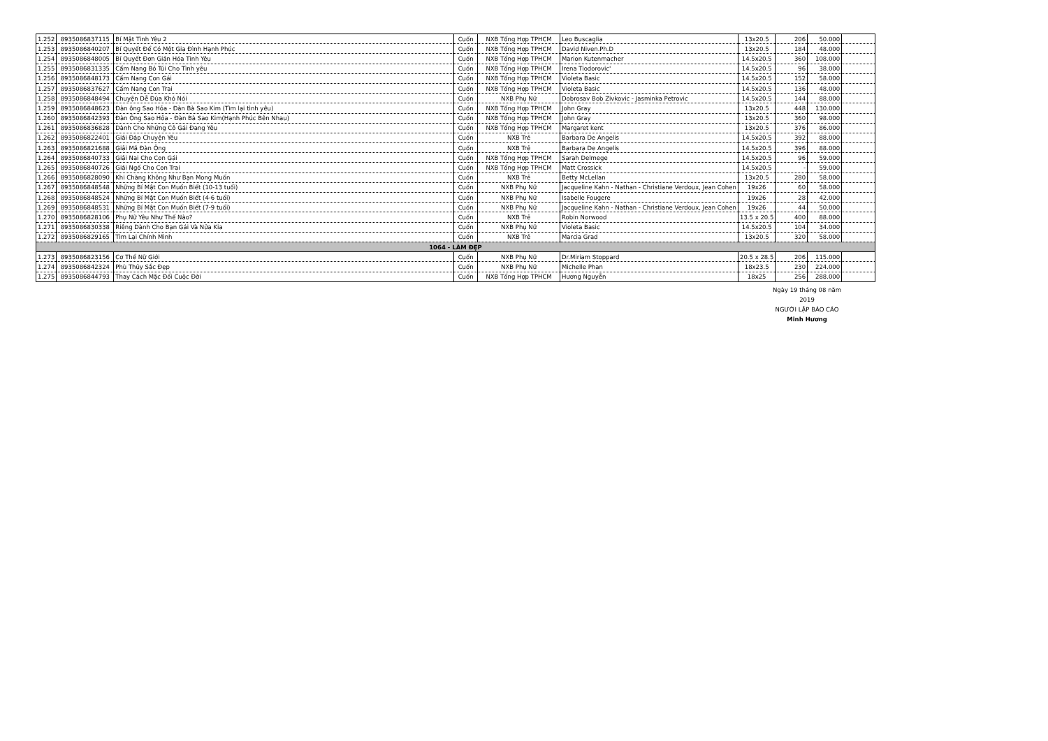| 1.252 | 8935086837115 | Bí Mật Tình Yêu 2 | Cuốn | NXB Tổng Hợp TPHCM | Leo Buscaglia | 13x20.5 | 206 | 50.000 | |
| 1.253 | 8935086840207 | Bí Quyết Để Có Một Gia Đình Hạnh Phúc | Cuốn | NXB Tổng Hợp TPHCM | David Niven.Ph.D | 13x20.5 | 184 | 48.000 | |
| 1.254 | 8935086848005 | Bí Quyết Đơn Giản Hóa Tình Yêu | Cuốn | NXB Tổng Hợp TPHCM | Marion Kutenmacher | 14.5x20.5 | 360 | 108.000 | |
| 1.255 | 8935086831335 | Cẩm Nang Bỏ Túi Cho Tình yêu | Cuốn | NXB Tổng Hợp TPHCM | Irena Tiodorovic' | 14.5x20.5 | 96 | 38.000 | |
| 1.256 | 8935086848173 | Cẩm Nang Con Gái | Cuốn | NXB Tổng Hợp TPHCM | Violeta Basic | 14.5x20.5 | 152 | 58.000 | |
| 1.257 | 8935086837627 | Cẩm Nang Con Trai | Cuốn | NXB Tổng Hợp TPHCM | Violeta Basic | 14.5x20.5 | 136 | 48.000 | |
| 1.258 | 8935086848494 | Chuyện Dễ Đùa Khó Nói | Cuốn | NXB Phụ Nữ | Dobrosav Bob Zivkovic - Jasminka Petrovic | 14.5x20.5 | 144 | 88.000 | |
| 1.259 | 8935086848623 | Đàn ông Sao Hỏa - Đàn Bà Sao Kim (Tìm lại tình yêu) | Cuốn | NXB Tổng Hợp TPHCM | John Gray | 13x20.5 | 448 | 130.000 | |
| 1.260 | 8935086842393 | Đàn Ông Sao Hỏa - Đàn Bà Sao Kim(Hạnh Phúc Bên Nhau) | Cuốn | NXB Tổng Hợp TPHCM | John Gray | 13x20.5 | 360 | 98.000 | |
| 1.261 | 8935086836828 | Dành Cho Những Cô Gái Đang Yêu | Cuốn | NXB Tổng Hợp TPHCM | Margaret kent | 13x20.5 | 376 | 86.000 | |
| 1.262 | 8935086822401 | Giải Đáp Chuyện Yêu | Cuốn | NXB Trẻ | Barbara De Angelis | 14.5x20.5 | 392 | 88.000 | |
| 1.263 | 8935086821688 | Giải Mã Đàn Ông | Cuốn | NXB Trẻ | Barbara De Angelis | 14.5x20.5 | 396 | 88.000 | |
| 1.264 | 8935086840733 | Giải Nai Cho Con Gái | Cuốn | NXB Tổng Hợp TPHCM | Sarah Delmege | 14.5x20.5 | 96 | 59.000 | |
| 1.265 | 8935086840726 | Giải Ngố Cho Con Trai | Cuốn | NXB Tổng Hợp TPHCM | Matt Crossick | 14.5x20.5 | - | 59.000 | |
| 1.266 | 8935086828090 | Khi Chàng Không Như Bạn Mong Muốn | Cuốn | NXB Trẻ | Betty McLellan | 13x20.5 | 280 | 58.000 | |
| 1.267 | 8935086848548 | Những Bí Mật Con Muốn Biết (10-13 tuổi) | Cuốn | NXB Phụ Nữ | Jacqueline Kahn - Nathan - Christiane Verdoux, Jean Cohen | 19x26 | 60 | 58.000 | |
| 1.268 | 8935086848524 | Những Bí Mật Con Muốn Biết (4-6 tuổi) | Cuốn | NXB Phụ Nữ | Isabelle Fougere | 19x26 | 28 | 42.000 | |
| 1.269 | 8935086848531 | Những Bí Mật Con Muốn Biết (7-9 tuổi) | Cuốn | NXB Phụ Nữ | Jacqueline Kahn - Nathan - Christiane Verdoux, Jean Cohen | 19x26 | 44 | 50.000 | |
| 1.270 | 8935086828106 | Phụ Nữ Yêu Như Thế Nào? | Cuốn | NXB Trẻ | Robin Norwood | 13.5 x 20.5 | 400 | 88.000 | |
| 1.271 | 8935086830338 | Riêng Dành Cho Bạn Gái Và Nửa Kia | Cuốn | NXB Phụ Nữ | Violeta Basic | 14.5x20.5 | 104 | 34.000 | |
| 1.272 | 8935086829165 | Tìm Lại Chính Mình | Cuốn | NXB Trẻ | Marcia Grad | 13x20.5 | 320 | 58.000 | |
| 1064 - LÀM ĐẸP | | | | | | | | | |
| 1.273 | 8935086823156 | Cơ Thể Nữ Giới | Cuốn | NXB Phụ Nữ | Dr.Miriam Stoppard | 20.5 x 28.5 | 206 | 115.000 | |
| 1.274 | 8935086842324 | Phù Thủy Sắc Đẹp | Cuốn | NXB Phụ Nữ | Michelle Phan | 18x23.5 | 230 | 224.000 | |
| 1.275 | 8935086844793 | Thay Cách Mặc Đổi Cuộc Đời | Cuốn | NXB Tổng Hợp TPHCM | Hương Nguyễn | 18x25 | 256 | 288.000 | |
Ngày 19 tháng 08 năm 2019
NGƯỜI LẬP BÁO CÁO
Minh Hương